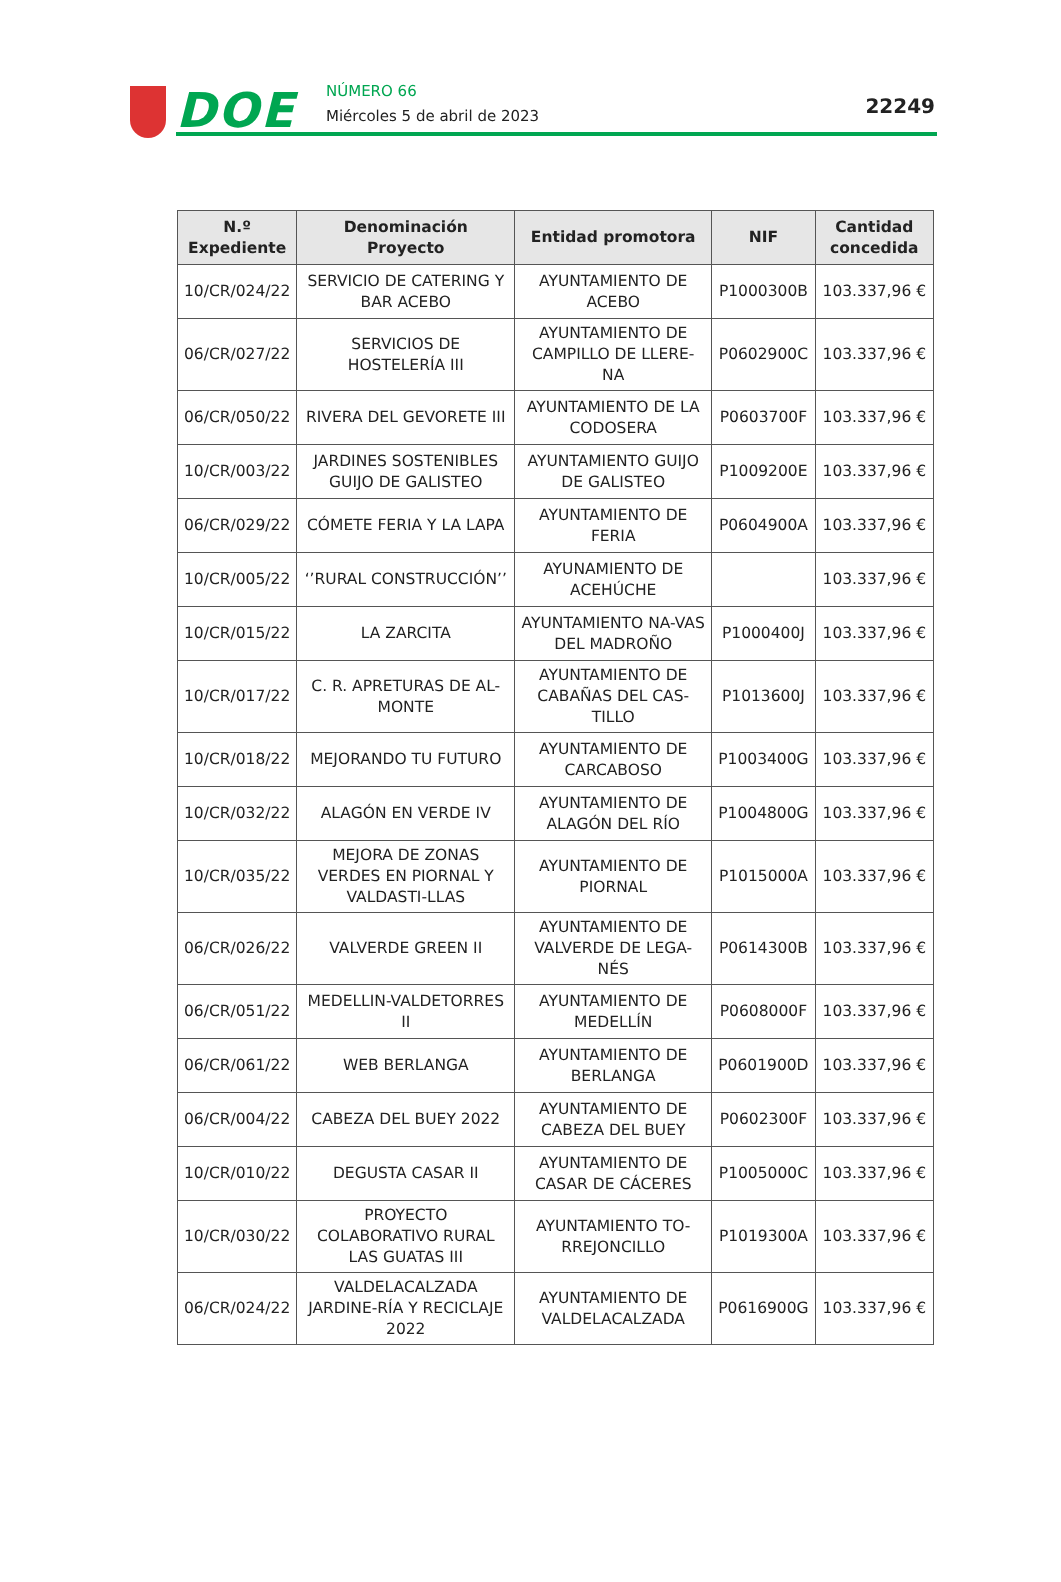DOE NÚMERO 66
Miércoles 5 de abril de 2023 22249
| N.º Expediente | Denominación Proyecto | Entidad promotora | NIF | Cantidad concedida |
| --- | --- | --- | --- | --- |
| 10/CR/024/22 | SERVICIO DE CATERING Y BAR ACEBO | AYUNTAMIENTO DE ACEBO | P1000300B | 103.337,96 € |
| 06/CR/027/22 | SERVICIOS DE HOSTELERÍA III | AYUNTAMIENTO DE CAMPILLO DE LLERE-NA | P0602900C | 103.337,96 € |
| 06/CR/050/22 | RIVERA DEL GEVORETE III | AYUNTAMIENTO DE LA CODOSERA | P0603700F | 103.337,96 € |
| 10/CR/003/22 | JARDINES SOSTENIBLES GUIJO DE GALISTEO | AYUNTAMIENTO GUIJO DE GALISTEO | P1009200E | 103.337,96 € |
| 06/CR/029/22 | CÓMETE FERIA Y LA LAPA | AYUNTAMIENTO DE FERIA | P0604900A | 103.337,96 € |
| 10/CR/005/22 | ‘’RURAL CONSTRUCCIÓN’’ | AYUNAMIENTO DE ACEHÚCHE | | 103.337,96 € |
| 10/CR/015/22 | LA ZARCITA | AYUNTAMIENTO NA-VAS DEL MADROÑO | P1000400J | 103.337,96 € |
| 10/CR/017/22 | C. R. APRETURAS DE AL-MONTE | AYUNTAMIENTO DE CABAÑAS DEL CAS-TILLO | P1013600J | 103.337,96 € |
| 10/CR/018/22 | MEJORANDO TU FUTURO | AYUNTAMIENTO DE CARCABOSO | P1003400G | 103.337,96 € |
| 10/CR/032/22 | ALAGÓN EN VERDE IV | AYUNTAMIENTO DE ALAGÓN DEL RÍO | P1004800G | 103.337,96 € |
| 10/CR/035/22 | MEJORA DE ZONAS VERDES EN PIORNAL Y VALDASTI-LLAS | AYUNTAMIENTO DE PIORNAL | P1015000A | 103.337,96 € |
| 06/CR/026/22 | VALVERDE GREEN II | AYUNTAMIENTO DE VALVERDE DE LEGA-NÉS | P0614300B | 103.337,96 € |
| 06/CR/051/22 | MEDELLIN-VALDETORRES II | AYUNTAMIENTO DE MEDELLÍN | P0608000F | 103.337,96 € |
| 06/CR/061/22 | WEB BERLANGA | AYUNTAMIENTO DE BERLANGA | P0601900D | 103.337,96 € |
| 06/CR/004/22 | CABEZA DEL BUEY 2022 | AYUNTAMIENTO DE CABEZA DEL BUEY | P0602300F | 103.337,96 € |
| 10/CR/010/22 | DEGUSTA CASAR II | AYUNTAMIENTO DE CASAR DE CÁCERES | P1005000C | 103.337,96 € |
| 10/CR/030/22 | PROYECTO COLABORATIVO RURAL LAS GUATAS III | AYUNTAMIENTO TO-RREJONCILLO | P1019300A | 103.337,96 € |
| 06/CR/024/22 | VALDELACALZADA JARDINE-RÍA Y RECICLAJE 2022 | AYUNTAMIENTO DE VALDELACALZADA | P0616900G | 103.337,96 € |